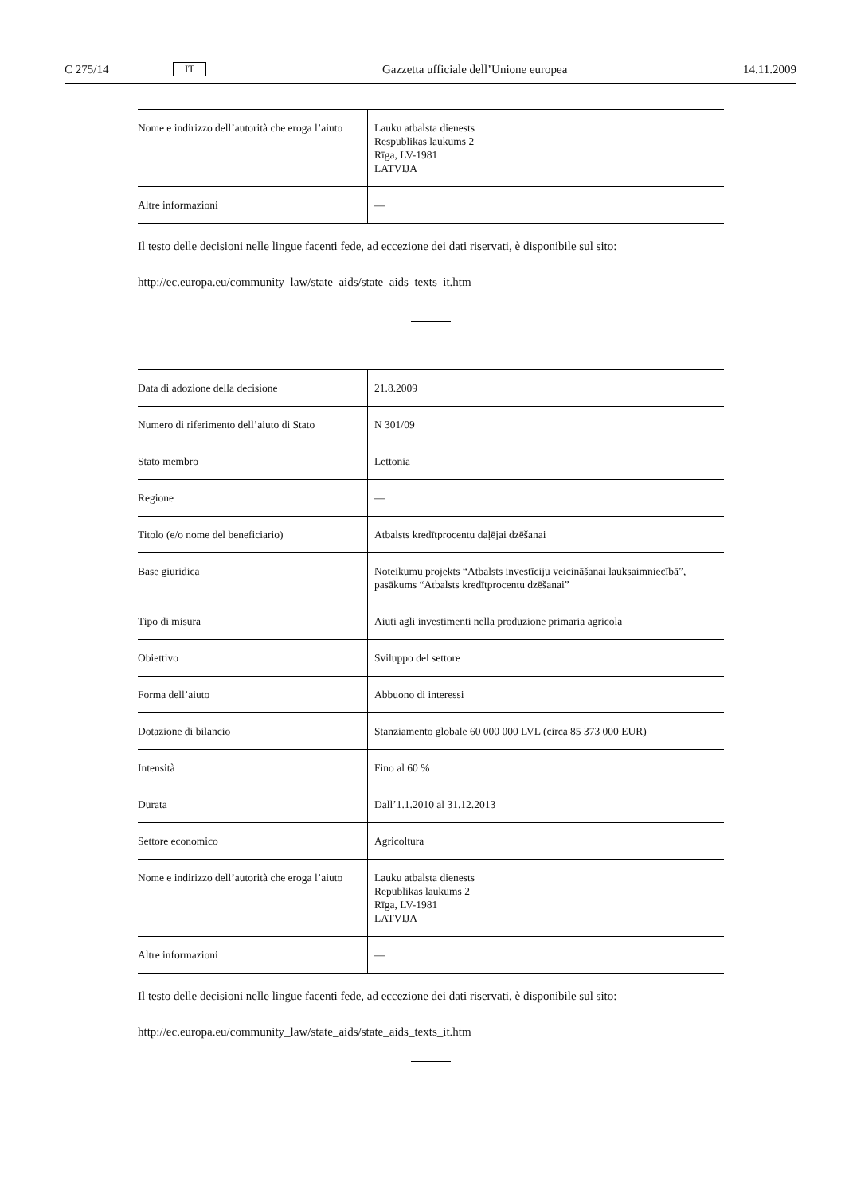C 275/14 IT Gazzetta ufficiale dell’Unione europea 14.11.2009
| Nome e indirizzo dell’autorità che eroga l’aiuto | Lauku atbalsta dienests Respublikas laukums 2 Rīga, LV-1981 LATVIJA |
| Altre informazioni | — |
Il testo delle decisioni nelle lingue facenti fede, ad eccezione dei dati riservati, è disponibile sul sito:
http://ec.europa.eu/community_law/state_aids/state_aids_texts_it.htm
| Data di adozione della decisione | 21.8.2009 |
| Numero di riferimento dell’aiuto di Stato | N 301/09 |
| Stato membro | Lettonia |
| Regione | — |
| Titolo (e/o nome del beneficiario) | Atbalsts kredītprocentu daļējai dzēšanai |
| Base giuridica | Noteikumu projekts “Atbalsts investīciju veicināšanai lauksaimniecībā”, pasākums “Atbalsts kredītprocentu dzēšanai” |
| Tipo di misura | Aiuti agli investimenti nella produzione primaria agricola |
| Obiettivo | Sviluppo del settore |
| Forma dell’aiuto | Abbuono di interessi |
| Dotazione di bilancio | Stanziamento globale 60 000 000 LVL (circa 85 373 000 EUR) |
| Intensità | Fino al 60 % |
| Durata | Dall’1.1.2010 al 31.12.2013 |
| Settore economico | Agricoltura |
| Nome e indirizzo dell’autorità che eroga l’aiuto | Lauku atbalsta dienests Republikas laukums 2 Rīga, LV-1981 LATVIJA |
| Altre informazioni | — |
Il testo delle decisioni nelle lingue facenti fede, ad eccezione dei dati riservati, è disponibile sul sito:
http://ec.europa.eu/community_law/state_aids/state_aids_texts_it.htm